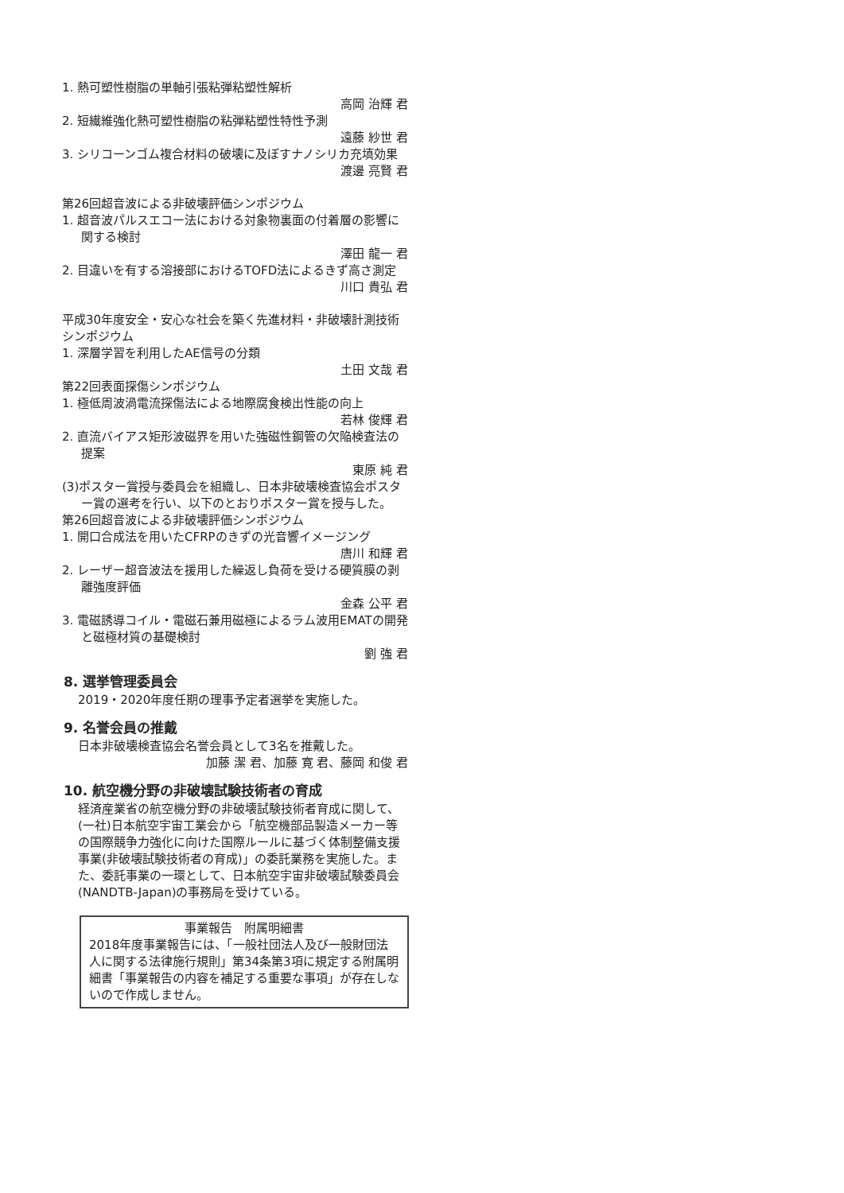1. 熱可塑性樹脂の単軸引張粘弾粘塑性解析
高岡 治輝 君
2. 短繊維強化熱可塑性樹脂の粘弾粘塑性特性予測
遠藤 紗世 君
3. シリコーンゴム複合材料の破壊に及ぼすナノシリカ充填効果
渡邊 亮賢 君
第26回超音波による非破壊評価シンポジウム
1. 超音波パルスエコー法における対象物裏面の付着層の影響に関する検討
澤田 龍一 君
2. 目違いを有する溶接部におけるTOFD法によるきず高さ測定
川口 貴弘 君
平成30年度安全・安心な社会を築く先進材料・非破壊計測技術シンポジウム
1. 深層学習を利用したAE信号の分類
土田 文哉 君
第22回表面探傷シンポジウム
1. 極低周波渦電流探傷法による地際腐食検出性能の向上
若林 俊輝 君
2. 直流バイアス矩形波磁界を用いた強磁性鋼管の欠陥検査法の提案
東原 純 君
(3)ポスター賞授与委員会を組織し、日本非破壊検査協会ポスター賞の選考を行い、以下のとおりポスター賞を授与した。
第26回超音波による非破壊評価シンポジウム
1. 開口合成法を用いたCFRPのきずの光音響イメージング
唐川 和輝 君
2. レーザー超音波法を援用した繰返し負荷を受ける硬質膜の剥離強度評価
金森 公平 君
3. 電磁誘導コイル・電磁石兼用磁極によるラム波用EMATの開発と磁極材質の基礎検討
劉 強 君
8. 選挙管理委員会
2019・2020年度任期の理事予定者選挙を実施した。
9. 名誉会員の推戴
日本非破壊検査協会名誉会員として3名を推戴した。
加藤 潔 君、加藤 寛 君、藤岡 和俊 君
10. 航空機分野の非破壊試験技術者の育成
経済産業省の航空機分野の非破壊試験技術者育成に関して、(一社)日本航空宇宙工業会から「航空機部品製造メーカー等の国際競争力強化に向けた国際ルールに基づく体制整備支援事業(非破壊試験技術者の育成)」の委託業務を実施した。また、委託事業の一環として、日本航空宇宙非破壊試験委員会(NANDTB-Japan)の事務局を受けている。
事業報告　附属明細書
2018年度事業報告には、「一般社団法人及び一般財団法人に関する法律施行規則」第34条第3項に規定する附属明細書「事業報告の内容を補足する重要な事項」が存在しないので作成しません。